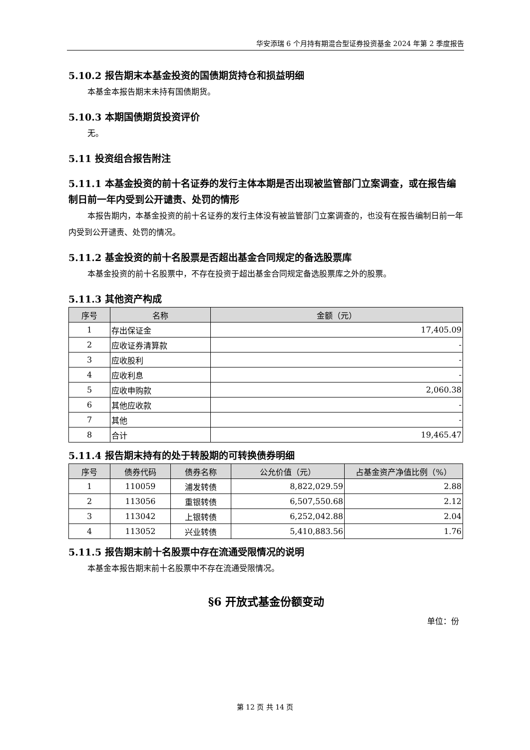华安添瑞 6 个月持有期混合型证券投资基金 2024 年第 2 季度报告
5.10.2 报告期末本基金投资的国债期货持仓和损益明细
本基金本报告期末未持有国债期货。
5.10.3 本期国债期货投资评价
无。
5.11 投资组合报告附注
5.11.1 本基金投资的前十名证券的发行主体本期是否出现被监管部门立案调查，或在报告编制日前一年内受到公开谴责、处罚的情形
本报告期内，本基金投资的前十名证券的发行主体没有被监管部门立案调查的，也没有在报告编制日前一年内受到公开谴责、处罚的情况。
5.11.2 基金投资的前十名股票是否超出基金合同规定的备选股票库
本基金投资的前十名股票中，不存在投资于超出基金合同规定备选股票库之外的股票。
5.11.3 其他资产构成
| 序号 | 名称 | 金额（元） |
| --- | --- | --- |
| 1 | 存出保证金 | 17,405.09 |
| 2 | 应收证券清算款 | - |
| 3 | 应收股利 | - |
| 4 | 应收利息 | - |
| 5 | 应收申购款 | 2,060.38 |
| 6 | 其他应收款 | - |
| 7 | 其他 | - |
| 8 | 合计 | 19,465.47 |
5.11.4 报告期末持有的处于转股期的可转换债券明细
| 序号 | 债券代码 | 债券名称 | 公允价值（元） | 占基金资产净值比例（%） |
| --- | --- | --- | --- | --- |
| 1 | 110059 | 浦发转债 | 8,822,029.59 | 2.88 |
| 2 | 113056 | 重银转债 | 6,507,550.68 | 2.12 |
| 3 | 113042 | 上银转债 | 6,252,042.88 | 2.04 |
| 4 | 113052 | 兴业转债 | 5,410,883.56 | 1.76 |
5.11.5 报告期末前十名股票中存在流通受限情况的说明
本基金本报告期末前十名股票中不存在流通受限情况。
§6 开放式基金份额变动
单位：份
第 12 页 共 14 页